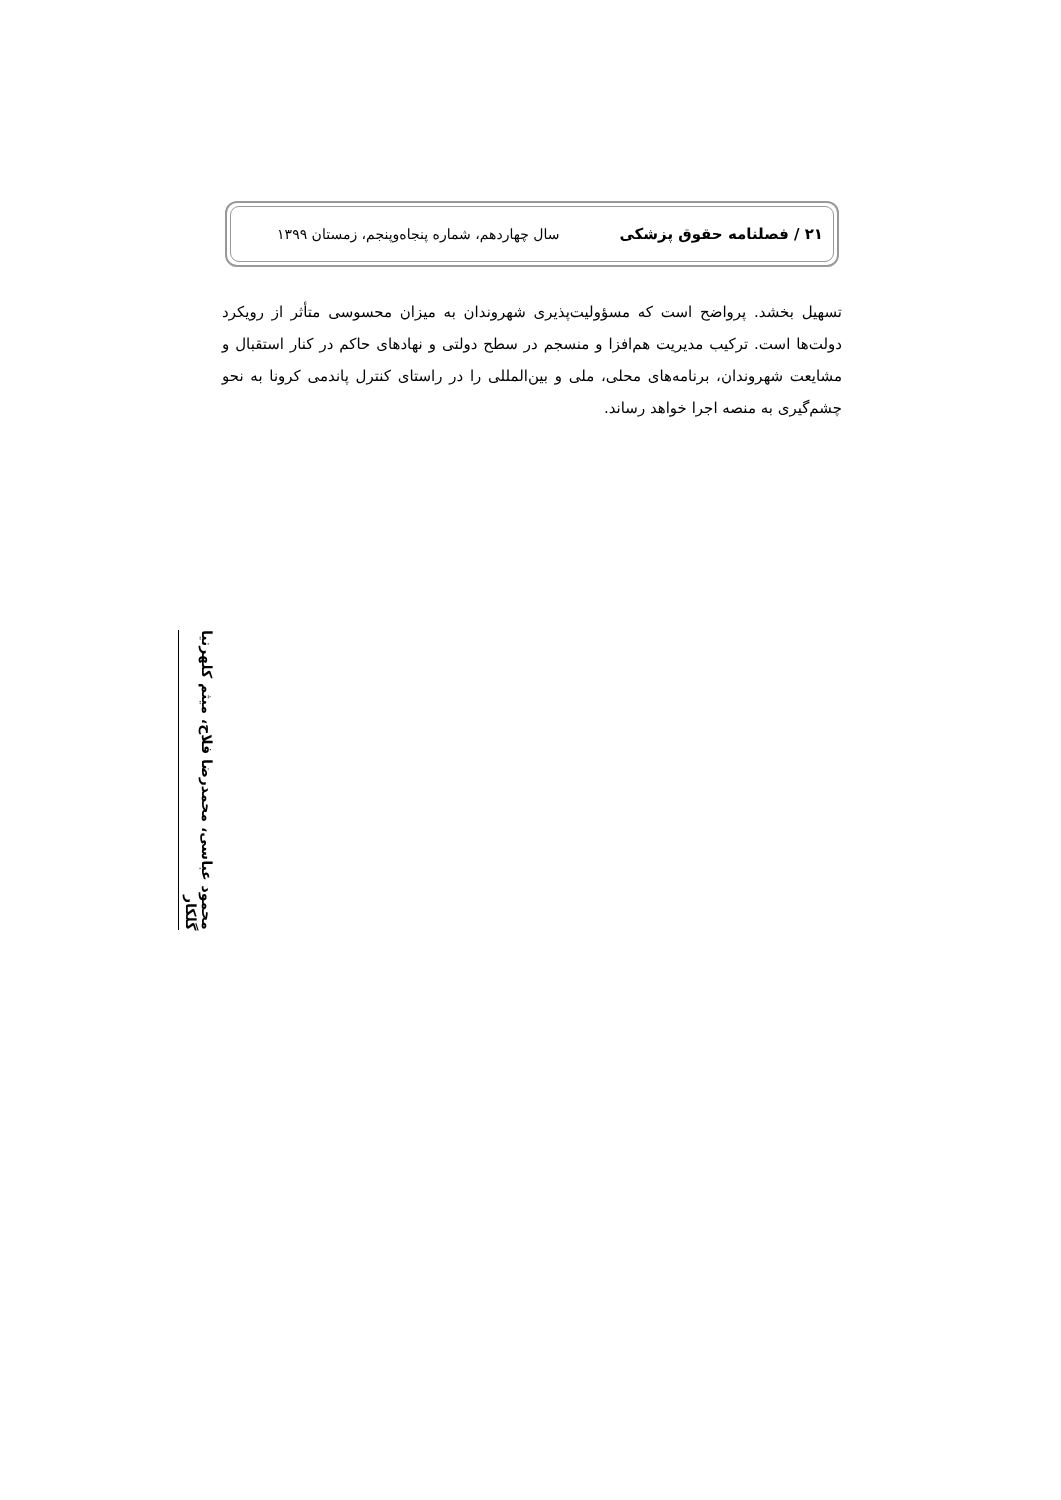۲۱ / فصلنامه حقوق پزشکی سال چهاردهم، شماره پنجاه‌وپنجم، زمستان ۱۳۹۹
تسهیل بخشد. پرواضح است که مسؤولیت‌پذیری شهروندان به میزان محسوسی متأثر از رویکرد دولت‌ها است. ترکیب مدیریت هم‌افزا و منسجم در سطح دولتی و نهادهای حاکم در کنار استقبال و مشایعت شهروندان، برنامه‌های محلی، ملی و بین‌المللی را در راستای کنترل پاندمی کرونا به نحو چشم‌گیری به منصه اجرا خواهد رساند.
محمود عباسی، محمدرضا فلاح، میثم کلهرنیا گلکار